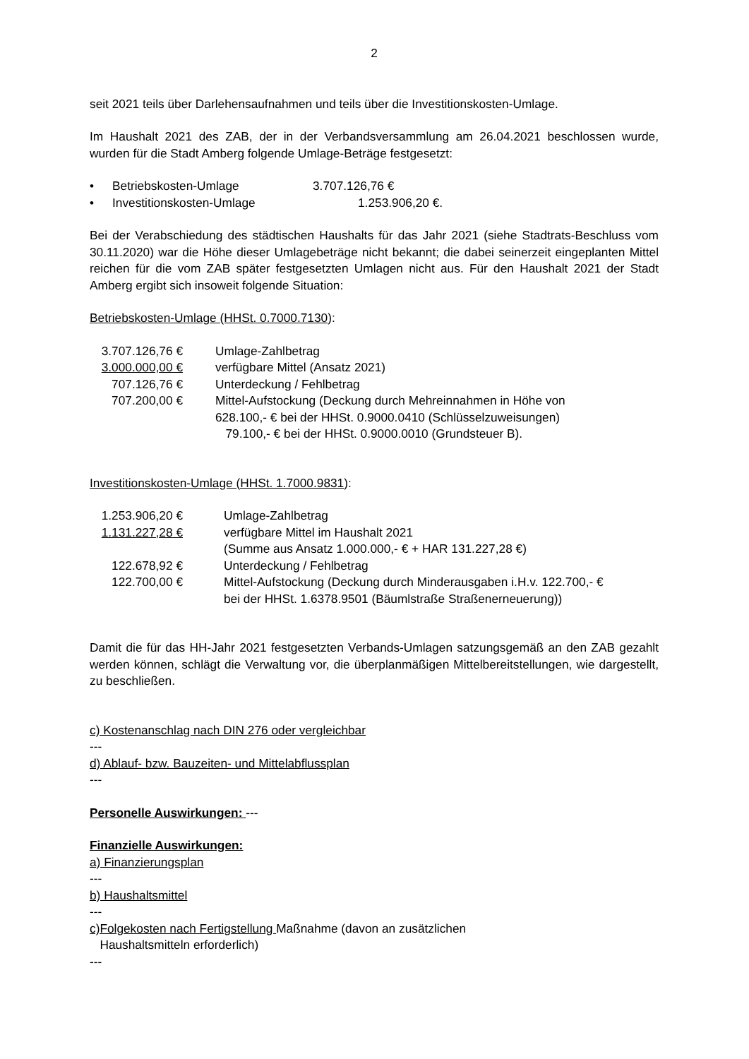2
seit 2021 teils über Darlehensaufnahmen und teils über die Investitionskosten-Umlage.
Im Haushalt 2021 des ZAB, der in der Verbandsversammlung am 26.04.2021 beschlossen wurde, wurden für die Stadt Amberg folgende Umlage-Beträge festgesetzt:
| • | Betriebskosten-Umlage | 3.707.126,76 € |
| • | Investitionskosten-Umlage | 1.253.906,20 €. |
Bei der Verabschiedung des städtischen Haushalts für das Jahr 2021 (siehe Stadtrats-Beschluss vom 30.11.2020) war die Höhe dieser Umlagebeträge nicht bekannt; die dabei seinerzeit eingeplanten Mittel reichen für die vom ZAB später festgesetzten Umlagen nicht aus. Für den Haushalt 2021 der Stadt Amberg ergibt sich insoweit folgende Situation:
Betriebskosten-Umlage (HHSt. 0.7000.7130):
| 3.707.126,76 € | Umlage-Zahlbetrag |
| 3.000.000,00 € | verfügbare Mittel (Ansatz 2021) |
| 707.126,76 € | Unterdeckung / Fehlbetrag |
| 707.200,00 € | Mittel-Aufstockung (Deckung durch Mehreinnahmen in Höhe von 628.100,- € bei der HHSt. 0.9000.0410 (Schlüsselzuweisungen) 79.100,- € bei der HHSt. 0.9000.0010 (Grundsteuer B). |
Investitionskosten-Umlage (HHSt. 1.7000.9831):
| 1.253.906,20 € | Umlage-Zahlbetrag |
| 1.131.227,28 € | verfügbare Mittel im Haushalt 2021 (Summe aus Ansatz 1.000.000,- € + HAR 131.227,28 €) |
| 122.678,92 € | Unterdeckung / Fehlbetrag |
| 122.700,00 € | Mittel-Aufstockung (Deckung durch Minderausgaben i.H.v. 122.700,- € bei der HHSt. 1.6378.9501 (Bäumlstraße Straßenerneuerung)) |
Damit die für das HH-Jahr 2021 festgesetzten Verbands-Umlagen satzungsgemäß an den ZAB gezahlt werden können, schlägt die Verwaltung vor, die überplanmäßigen Mittelbereitstellungen, wie dargestellt, zu beschließen.
c) Kostenanschlag nach DIN 276 oder vergleichbar
---
d) Ablauf- bzw. Bauzeiten- und Mittelabflussplan
---
Personelle Auswirkungen: ---
Finanzielle Auswirkungen:
a) Finanzierungsplan
---
b) Haushaltsmittel
---
c)Folgekosten nach Fertigstellung Maßnahme (davon an zusätzlichen
Haushaltsmitteln erforderlich)
---